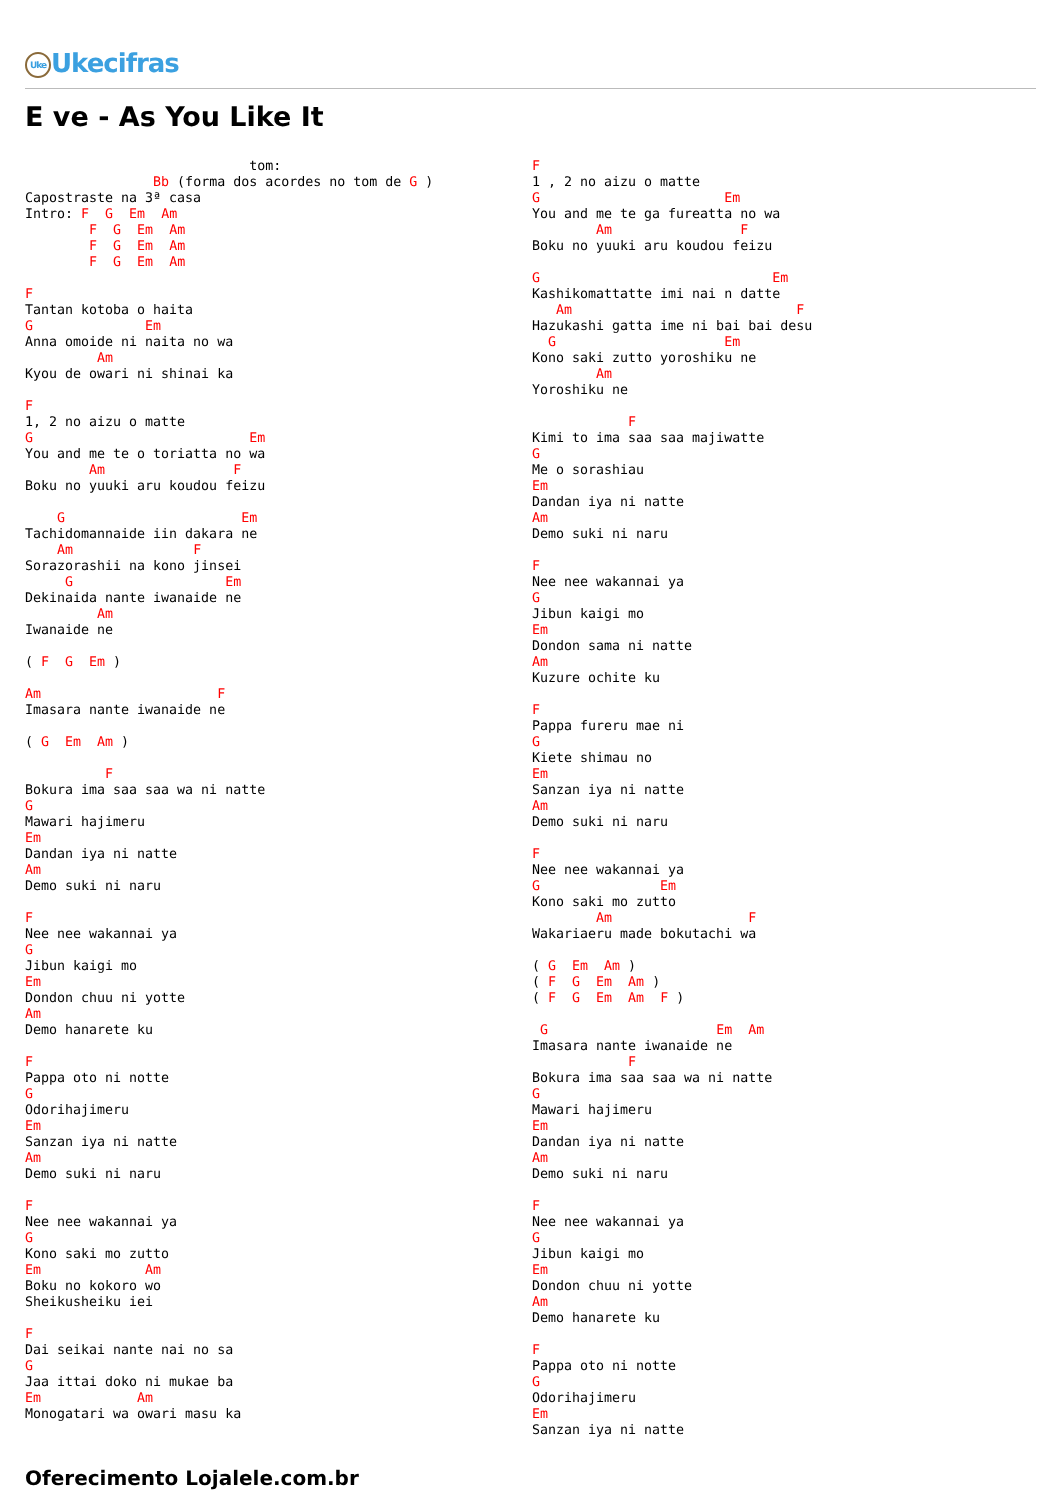Uke Ukecifras
E ve - As You Like It
                            tom:
                Bb (forma dos acordes no tom de G )
Capostraste na 3ª casa
Intro: F  G  Em  Am
        F  G  Em  Am
        F  G  Em  Am
        F  G  Em  Am

F
Tantan kotoba o haita
G              Em
Anna omoide ni naita no wa
         Am
Kyou de owari ni shinai ka

F
1, 2 no aizu o matte
G                           Em
You and me te o toriatta no wa
        Am                F
Boku no yuuki aru koudou feizu

    G                      Em
Tachidomannaide iin dakara ne
    Am               F
Sorazorashii na kono jinsei
     G                   Em
Dekinaida nante iwanaide ne
         Am
Iwanaide ne

( F  G  Em )

Am                      F
Imasara nante iwanaide ne

( G  Em  Am )

          F
Bokura ima saa saa wa ni natte
G
Mawari hajimeru
Em
Dandan iya ni natte
Am
Demo suki ni naru

F
Nee nee wakannai ya
G
Jibun kaigi mo
Em
Dondon chuu ni yotte
Am
Demo hanarete ku

F
Pappa oto ni notte
G
Odorihajimeru
Em
Sanzan iya ni natte
Am
Demo suki ni naru

F
Nee nee wakannai ya
G
Kono saki mo zutto
Em             Am
Boku no kokoro wo
Sheikusheiku iei

F
Dai seikai nante nai no sa
G
Jaa ittai doko ni mukae ba
Em            Am
Monogatari wa owari masu ka
F
1 , 2 no aizu o matte
G                       Em
You and me te ga fureatta no wa
        Am                F
Boku no yuuki aru koudou feizu

G                             Em
Kashikomattatte imi nai n datte
   Am                            F
Hazukashi gatta ime ni bai bai desu
  G                     Em
Kono saki zutto yoroshiku ne
        Am
Yoroshiku ne

            F
Kimi to ima saa saa majiwatte
G
Me o sorashiau
Em
Dandan iya ni natte
Am
Demo suki ni naru

F
Nee nee wakannai ya
G
Jibun kaigi mo
Em
Dondon sama ni natte
Am
Kuzure ochite ku

F
Pappa fureru mae ni
G
Kiete shimau no
Em
Sanzan iya ni natte
Am
Demo suki ni naru

F
Nee nee wakannai ya
G               Em
Kono saki mo zutto
        Am                 F
Wakariaeru made bokutachi wa

( G  Em  Am )
( F  G  Em  Am )
( F  G  Em  Am  F )

 G                     Em  Am
Imasara nante iwanaide ne
            F
Bokura ima saa saa wa ni natte
G
Mawari hajimeru
Em
Dandan iya ni natte
Am
Demo suki ni naru

F
Nee nee wakannai ya
G
Jibun kaigi mo
Em
Dondon chuu ni yotte
Am
Demo hanarete ku

F
Pappa oto ni notte
G
Odorihajimeru
Em
Sanzan iya ni natte
Oferecimento Lojalele.com.br